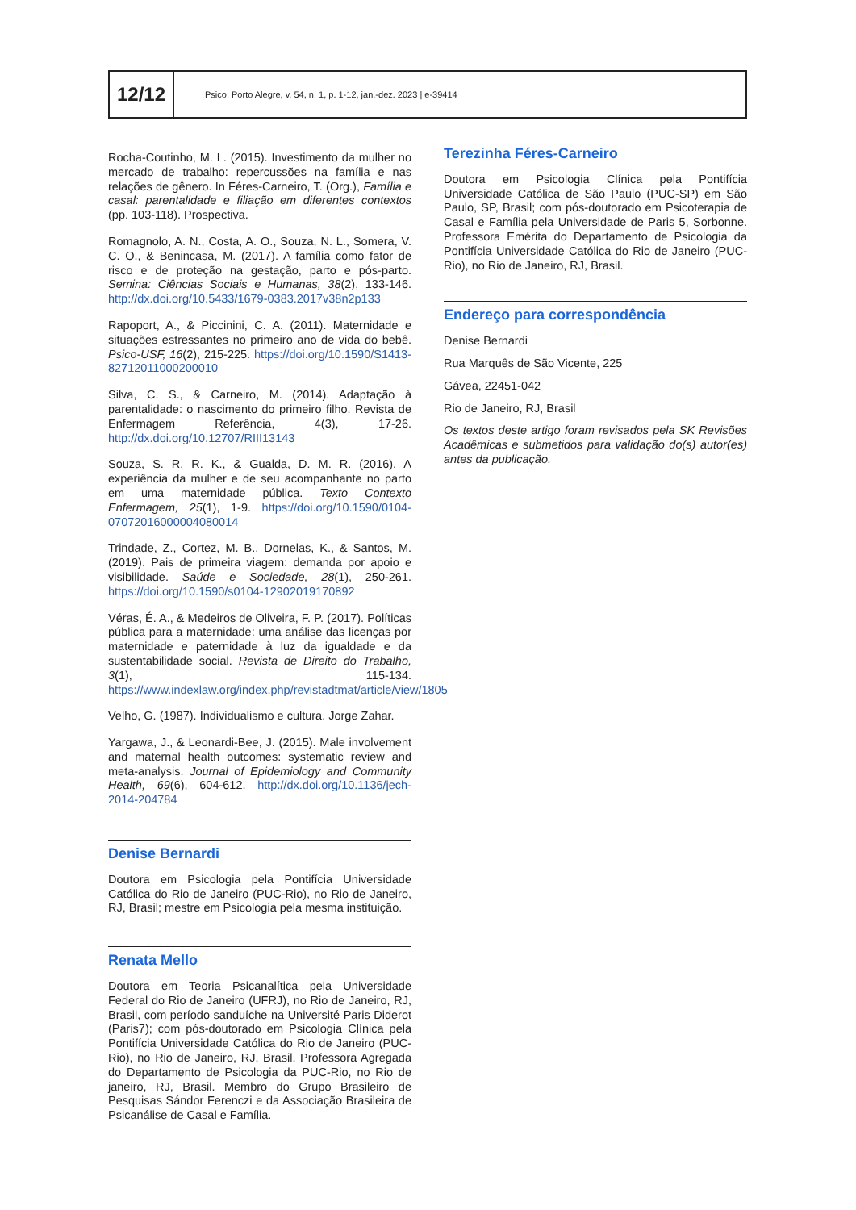12/12
Psico, Porto Alegre, v. 54, n. 1, p. 1-12, jan.-dez. 2023 | e-39414
Rocha-Coutinho, M. L. (2015). Investimento da mulher no mercado de trabalho: repercussões na família e nas relações de gênero. In Féres-Carneiro, T. (Org.), Família e casal: parentalidade e filiação em diferentes contextos (pp. 103-118). Prospectiva.
Romagnolo, A. N., Costa, A. O., Souza, N. L., Somera, V. C. O., & Benincasa, M. (2017). A família como fator de risco e de proteção na gestação, parto e pós-parto. Semina: Ciências Sociais e Humanas, 38(2), 133-146. http://dx.doi.org/10.5433/1679-0383.2017v38n2p133
Rapoport, A., & Piccinini, C. A. (2011). Maternidade e situações estressantes no primeiro ano de vida do bebê. Psico-USF, 16(2), 215-225. https://doi.org/10.1590/S1413-82712011000200010
Silva, C. S., & Carneiro, M. (2014). Adaptação à parentalidade: o nascimento do primeiro filho. Revista de Enfermagem Referência, 4(3), 17-26. http://dx.doi.org/10.12707/RIII13143
Souza, S. R. R. K., & Gualda, D. M. R. (2016). A experiência da mulher e de seu acompanhante no parto em uma maternidade pública. Texto Contexto Enfermagem, 25(1), 1-9. https://doi.org/10.1590/0104-07072016000004080014
Trindade, Z., Cortez, M. B., Dornelas, K., & Santos, M. (2019). Pais de primeira viagem: demanda por apoio e visibilidade. Saúde e Sociedade, 28(1), 250-261. https://doi.org/10.1590/s0104-12902019170892
Véras, É. A., & Medeiros de Oliveira, F. P. (2017). Políticas pública para a maternidade: uma análise das licenças por maternidade e paternidade à luz da igualdade e da sustentabilidade social. Revista de Direito do Trabalho, 3(1), 115-134. https://www.indexlaw.org/index.php/revistadtmat/article/view/1805
Velho, G. (1987). Individualismo e cultura. Jorge Zahar.
Yargawa, J., & Leonardi-Bee, J. (2015). Male involvement and maternal health outcomes: systematic review and meta-analysis. Journal of Epidemiology and Community Health, 69(6), 604-612. http://dx.doi.org/10.1136/jech-2014-204784
Denise Bernardi
Doutora em Psicologia pela Pontifícia Universidade Católica do Rio de Janeiro (PUC-Rio), no Rio de Janeiro, RJ, Brasil; mestre em Psicologia pela mesma instituição.
Renata Mello
Doutora em Teoria Psicanalítica pela Universidade Federal do Rio de Janeiro (UFRJ), no Rio de Janeiro, RJ, Brasil, com período sanduíche na Université Paris Diderot (Paris7); com pós-doutorado em Psicologia Clínica pela Pontifícia Universidade Católica do Rio de Janeiro (PUC-Rio), no Rio de Janeiro, RJ, Brasil. Professora Agregada do Departamento de Psicologia da PUC-Rio, no Rio de janeiro, RJ, Brasil. Membro do Grupo Brasileiro de Pesquisas Sándor Ferenczi e da Associação Brasileira de Psicanálise de Casal e Família.
Terezinha Féres-Carneiro
Doutora em Psicologia Clínica pela Pontifícia Universidade Católica de São Paulo (PUC-SP) em São Paulo, SP, Brasil; com pós-doutorado em Psicoterapia de Casal e Família pela Universidade de Paris 5, Sorbonne. Professora Emérita do Departamento de Psicologia da Pontifícia Universidade Católica do Rio de Janeiro (PUC-Rio), no Rio de Janeiro, RJ, Brasil.
Endereço para correspondência
Denise Bernardi
Rua Marquês de São Vicente, 225
Gávea, 22451-042
Rio de Janeiro, RJ, Brasil
Os textos deste artigo foram revisados pela SK Revisões Acadêmicas e submetidos para validação do(s) autor(es) antes da publicação.